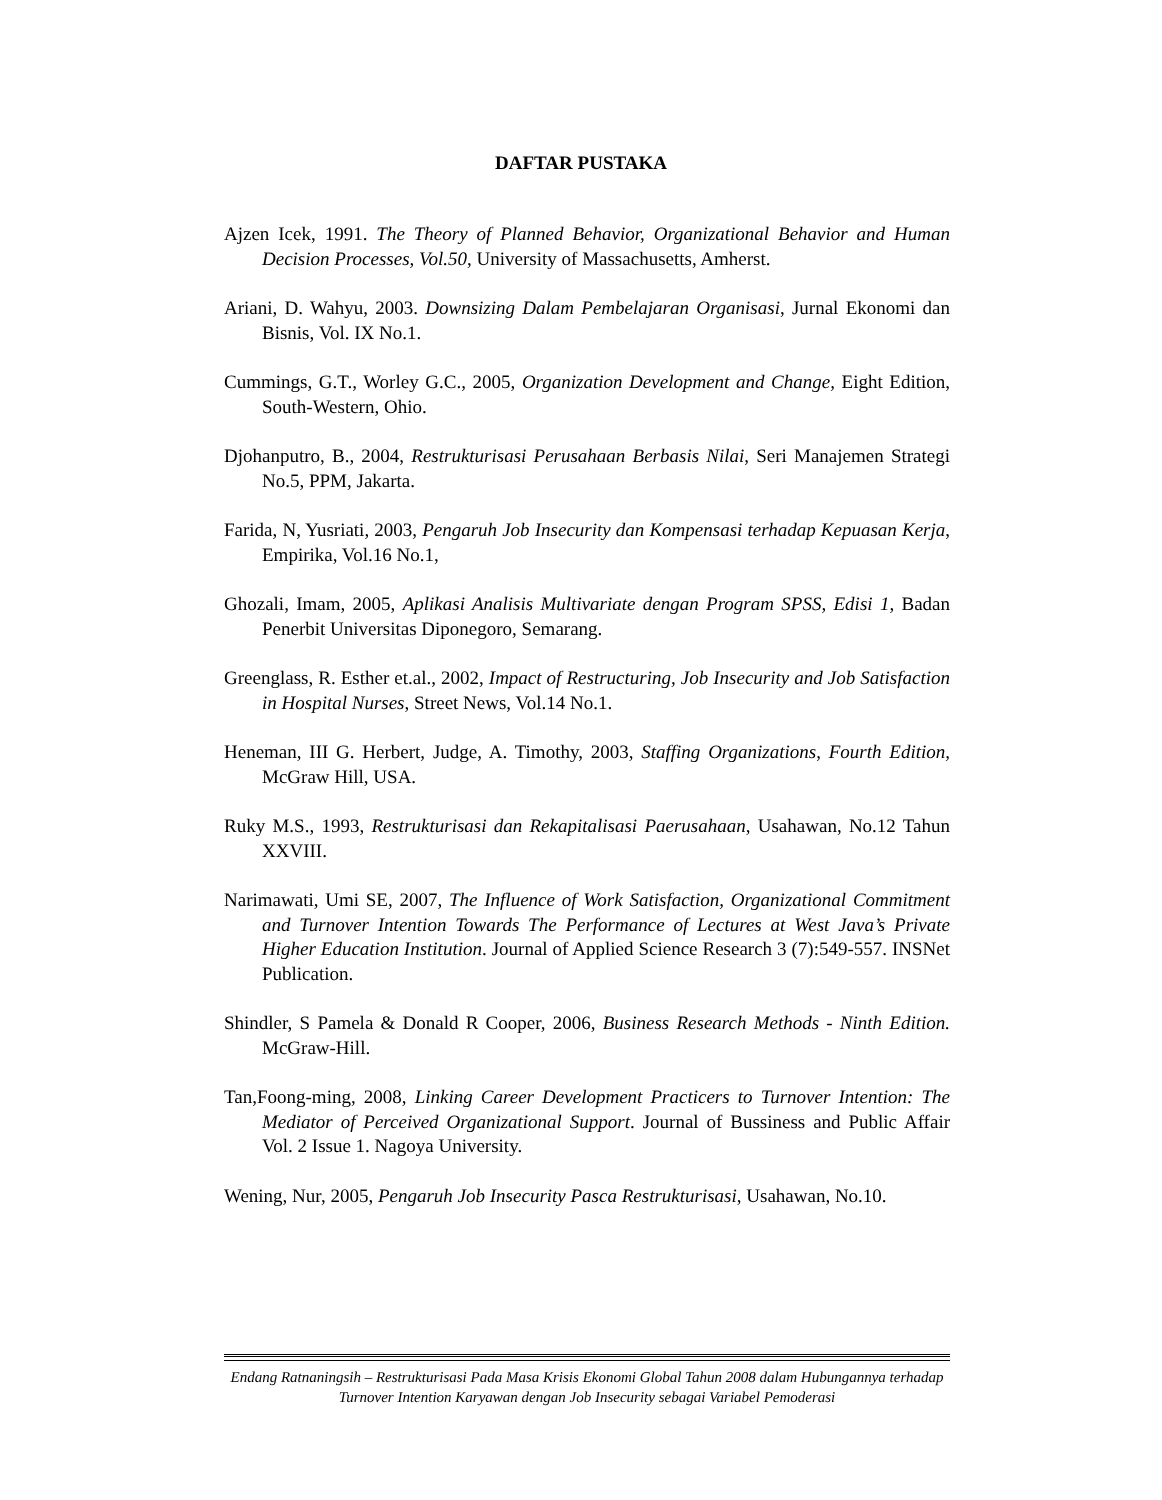DAFTAR PUSTAKA
Ajzen Icek, 1991. The Theory of Planned Behavior, Organizational Behavior and Human Decision Processes, Vol.50, University of Massachusetts, Amherst.
Ariani, D. Wahyu, 2003. Downsizing Dalam Pembelajaran Organisasi, Jurnal Ekonomi dan Bisnis, Vol. IX No.1.
Cummings, G.T., Worley G.C., 2005, Organization Development and Change, Eight Edition, South-Western, Ohio.
Djohanputro, B., 2004, Restrukturisasi Perusahaan Berbasis Nilai, Seri Manajemen Strategi No.5, PPM, Jakarta.
Farida, N, Yusriati, 2003, Pengaruh Job Insecurity dan Kompensasi terhadap Kepuasan Kerja, Empirika, Vol.16 No.1,
Ghozali, Imam, 2005, Aplikasi Analisis Multivariate dengan Program SPSS, Edisi 1, Badan Penerbit Universitas Diponegoro, Semarang.
Greenglass, R. Esther et.al., 2002, Impact of Restructuring, Job Insecurity and Job Satisfaction in Hospital Nurses, Street News, Vol.14 No.1.
Heneman, III G. Herbert, Judge, A. Timothy, 2003, Staffing Organizations, Fourth Edition, McGraw Hill, USA.
Ruky M.S., 1993, Restrukturisasi dan Rekapitalisasi Paerusahaan, Usahawan, No.12 Tahun XXVIII.
Narimawati, Umi SE, 2007, The Influence of Work Satisfaction, Organizational Commitment and Turnover Intention Towards The Performance of Lectures at West Java’s Private Higher Education Institution. Journal of Applied Science Research 3 (7):549-557. INSNet Publication.
Shindler, S Pamela & Donald R Cooper, 2006, Business Research Methods - Ninth Edition. McGraw-Hill.
Tan,Foong-ming, 2008, Linking Career Development Practicers to Turnover Intention: The Mediator of Perceived Organizational Support. Journal of Bussiness and Public Affair Vol. 2 Issue 1. Nagoya University.
Wening, Nur, 2005, Pengaruh Job Insecurity Pasca Restrukturisasi, Usahawan, No.10.
Endang Ratnaningsih – Restrukturisasi Pada Masa Krisis Ekonomi Global Tahun 2008 dalam Hubungannya terhadap Turnover Intention Karyawan dengan Job Insecurity sebagai Variabel Pemoderasi